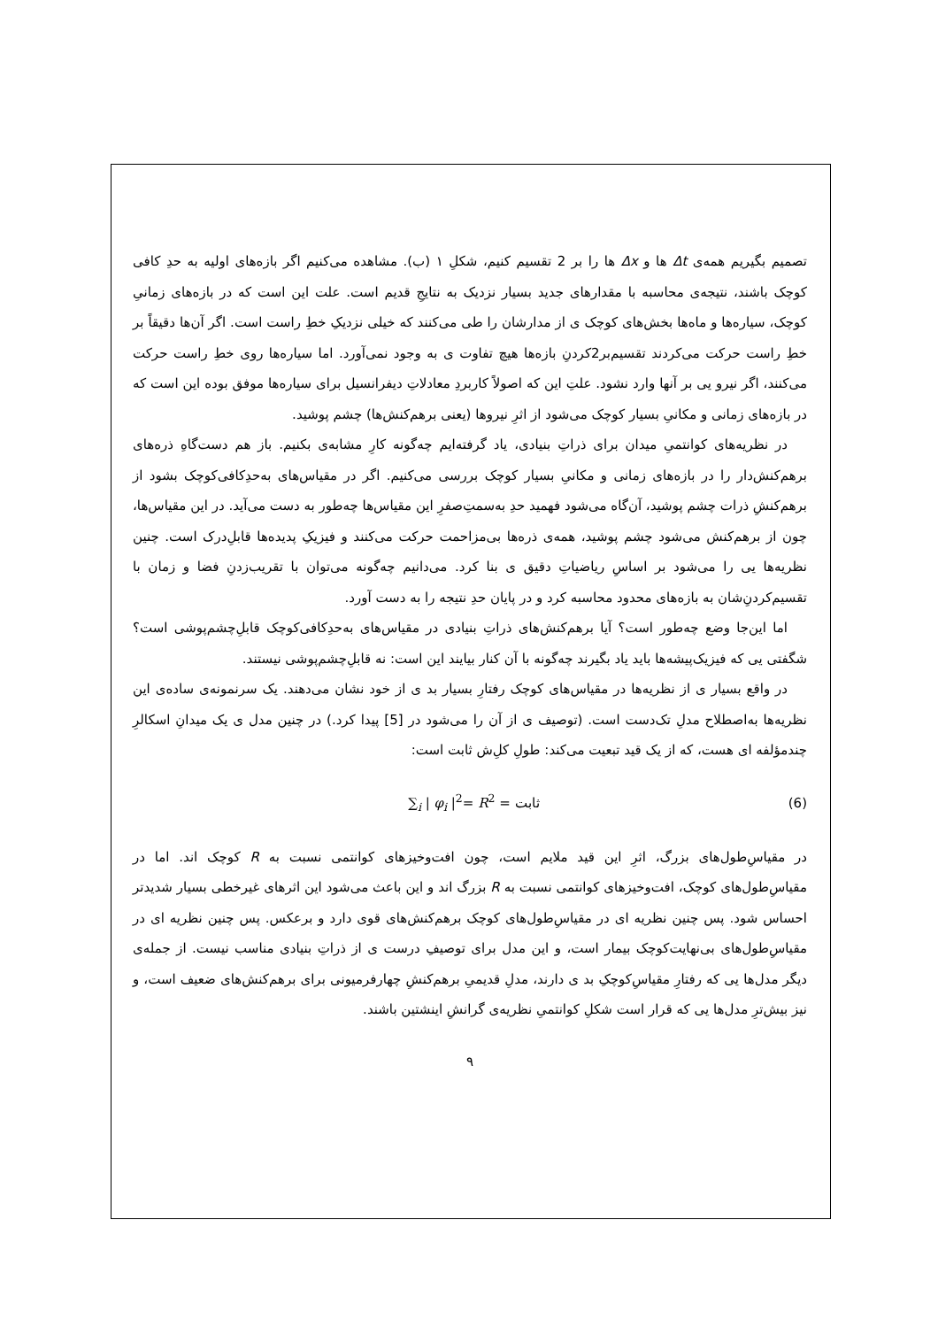تصمیم بگیریم همه‌ی Δt ها و Δx ها را بر 2 تقسیم کنیم، شکلِ ۱ (ب). مشاهده می‌کنیم اگر بازه‌های اولیه به حدِ کافی کوچک باشند، نتیجه‌ی محاسبه با مقدارهای جدید بسیار نزدیک به نتایجِ قدیم است. علت این است که در بازه‌های زمانیِ کوچک، سیاره‌ها و ماه‌ها بخش‌های کوچک ی از مدارشان را طی می‌کنند که خیلی نزدیکِ خطِ راست است. اگر آن‌ها دقیقاً بر خطِ راست حرکت می‌کردند تقسیم‌بر2کردنِ بازه‌ها هیچ تفاوت ی به وجود نمی‌آورد. اما سیاره‌ها روی خطِ راست حرکت می‌کنند، اگر نیرو یی بر آنها وارد نشود. علتِ این که اصولاً کاربردِ معادلاتِ دیفرانسیل برای سیاره‌ها موفق بوده این است که در بازه‌های زمانی و مکانیِ بسیار کوچک می‌شود از اثرِ نیروها (یعنی برهم‌کنش‌ها) چشم پوشید.
در نظریه‌های کوانتمیِ میدان برای ذراتِ بنیادی، یاد گرفته‌ایم چه‌گونه کارِ مشابه‌ی بکنیم. باز هم دست‌گاهِ ذره‌های برهم‌کنش‌دار را در بازه‌های زمانی و مکانیِ بسیار کوچک بررسی می‌کنیم. اگر در مقیاس‌های به‌حدِکافی‌کوچک بشود از برهم‌کنشِ ذرات چشم پوشید، آن‌گاه می‌شود فهمید حدِ به‌سمتِ‌صفرِ این مقیاس‌ها چه‌طور به دست می‌آید. در این مقیاس‌ها، چون از برهم‌کنش می‌شود چشم پوشید، همه‌ی ذره‌ها بی‌مزاحمت حرکت می‌کنند و فیزیکِ پدیده‌ها قابلِ‌درک است. چنین نظریه‌ها یی را می‌شود بر اساسِ ریاضیاتِ دقیق ی بنا کرد. می‌دانیم چه‌گونه می‌توان با تقریب‌زدنِ فضا و زمان با تقسیم‌کردنِ‌شان به بازه‌های محدود محاسبه کرد و در پایان حدِ نتیجه را به دست آورد.
اما این‌جا وضع چه‌طور است؟ آیا برهم‌کنش‌های ذراتِ بنیادی در مقیاس‌های به‌حدِکافی‌کوچک قابلِ‌چشم‌پوشی است؟ شگفتی یی که فیزیک‌پیشه‌ها باید یاد بگیرند چه‌گونه با آن کنار بیایند این است: نه قابلِ‌چشم‌پوشی نیستند.
در واقع بسیار ی از نظریه‌ها در مقیاس‌های کوچک رفتارِ بسیار بد ی از خود نشان می‌دهند. یک سرنمونه‌ی ساده‌ی این نظریه‌ها به‌اصطلاح مدلِ تک‌دست است. (توصیف ی از آن را می‌شود در [5] پیدا کرد.) در چنین مدل ی یک میدانِ اسکالرِ چندمؤلفه ای هست، که از یک قید تبعیت می‌کند: طولِ کلِ‌ش ثابت است:
(6) ∑<sub>i</sub> | φ<sub>i</sub> |<sup>2</sup>= R<sup>2</sup> = ثابت
در مقیاسِ‌طول‌های بزرگ، اثرِ این قید ملایم است، چون افت‌وخیزهای کوانتمی نسبت به R کوچک اند. اما در مقیاسِ‌طول‌های کوچک، افت‌وخیزهای کوانتمی نسبت به R بزرگ اند و این باعث می‌شود این اثرهای غیرخطی بسیار شدیدتر احساس شود. پس چنین نظریه ای در مقیاسِ‌طول‌های کوچک برهم‌کنش‌های قوی دارد و برعکس. پس چنین نظریه ای در مقیاسِ‌طول‌های بی‌نهایت‌کوچک بیمار است، و این مدل برای توصیفِ درست ی از ذراتِ بنیادی مناسب نیست. از جمله‌ی دیگر مدل‌ها یی که رفتارِ مقیاسِ‌کوچکِ بد ی دارند، مدلِ قدیمیِ برهم‌کنشِ چهارفرمیونی برای برهم‌کنش‌های ضعیف است، و نیز بیش‌ترِ مدل‌ها یی که قرار است شکلِ کوانتمیِ نظریه‌ی گرانشِ اینشتین باشند.
۹